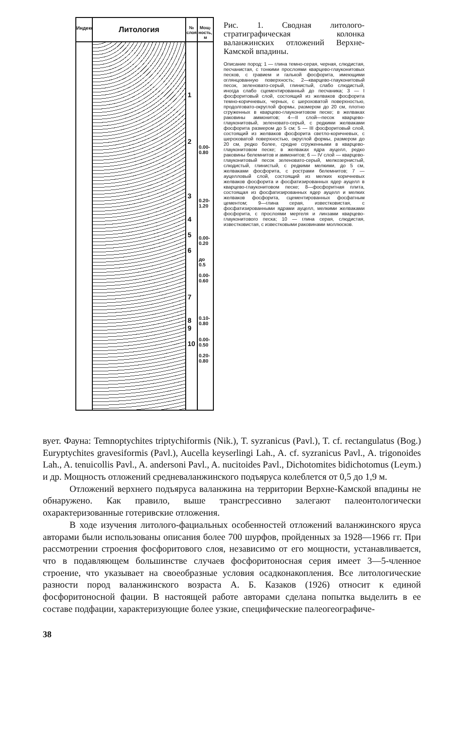Индекс
Литология
№ слоя
1
2
3
4
5
6
7
8
9
10
Мощ-ность, м
0.00-0.80
0.20-1.20
0.00-0.20
до 0.5
0.00-0.60
0.10-0.80
0.00-0.50
0.20-0.80
Рис. 1. Сводная литолого-стратиграфическая колонка валанжинских отложений Верхне-Камской впадины.
Описание пород: 1 — глина темно-серая, черная, слюдистая, песчанистая, с тонкими прослоями кварцево-глауконитовых песков, с гравием и галькой фосфорита, имеющими оглянцованную поверхность; 2—кварцево-глауконитовый песок, зеленовато-серый, глинистый, слабо слюдистый, иногда слабо сцементированный до песчаника; 3 — I фосфоритовый слой, состоящий из желваков фосфорита темно-коричневых, черных, с шероховатой поверхностью, продолговато-округлой формы, размером до 20 см, плотно сгруженных в кварцево-глауконитовом песке; в желваках раковины аммонитов; 4—II слой—песок кварцево-глауконитовый, зеленовато-серый, с редкими желваками фосфорита размером до 5 см; 5 — III фосфоритовый слой, состоящий из желваков фосфорита светло-коричневых, с шероховатой поверхностью, округлой формы, размером до 20 см, редко более, средне сгруженными в кварцево-глауконитовом песке; в желваках ядра ауцелл, редко раковины белемнитов и аммонитов; 6 — IV слой — кварцево-глауконитовый песок зеленовато-серый, мелкозернистый, слюдистый, глинистый, с редкими мелкими, до 5 см, желваками фосфорита, с рострами белемнитов; 7 — ауцелловый слой, состоящий из мелких коричневых желваков фосфорита и фосфатизированных ядер ауцелл в кварцево-глауконитовом песке; 8—фосфоритная плита, состоящая из фосфатизированных ядер ауцелл и мелких желваков фосфорита, сцементированных фосфатным цементом; 9—глина серая, известковистая, с фосфатизированными ядрами ауцелл, мелкими желваками фосфорита, с прослоями мергеля и линзами кварцево-глауконитового песка; 10 — глина серая, слюдистая, известковистая, с известковыми раковинами моллюсков.
вует. Фауна: Temnoptychites triptychiformis (Nik.), T. syzranicus (Pavl.), T. cf. rectangulatus (Bog.) Euryptychites gravesiformis (Pavl.), Aucella keyserlingi Lah., A. cf. syzranicus Pavl., A. trigonoides Lah., A. tenuicollis Pavl., A. andersoni Pavl., A. nucitoides Pavl., Dichotomites bidichotomus (Leym.) и др. Мощность отложений средневаланжинского подъяруса колеблется от 0,5 до 1,9 м.
Отложений верхнего подъяруса валанжина на территории Верхне-Камской впадины не обнаружено. Как правило, выше трансгрессивно залегают палеонтологически охарактеризованные готеривские отложения.
В ходе изучения литолого-фациальных особенностей отложений валанжинского яруса авторами были использованы описания более 700 шурфов, пройденных за 1928—1966 гг. При рассмотрении строения фосфоритового слоя, независимо от его мощности, устанавливается, что в подавляющем большинстве случаев фосфоритоносная серия имеет 3—5-членное строение, что указывает на своеобразные условия осадконакопления. Все литологические разности пород валанжинского возраста А. Б. Казаков (1926) относит к единой фосфоритоносной фации. В настоящей работе авторами сделана попытка выделить в ее составе подфации, характеризующие более узкие, специфические палеогеографиче-
38